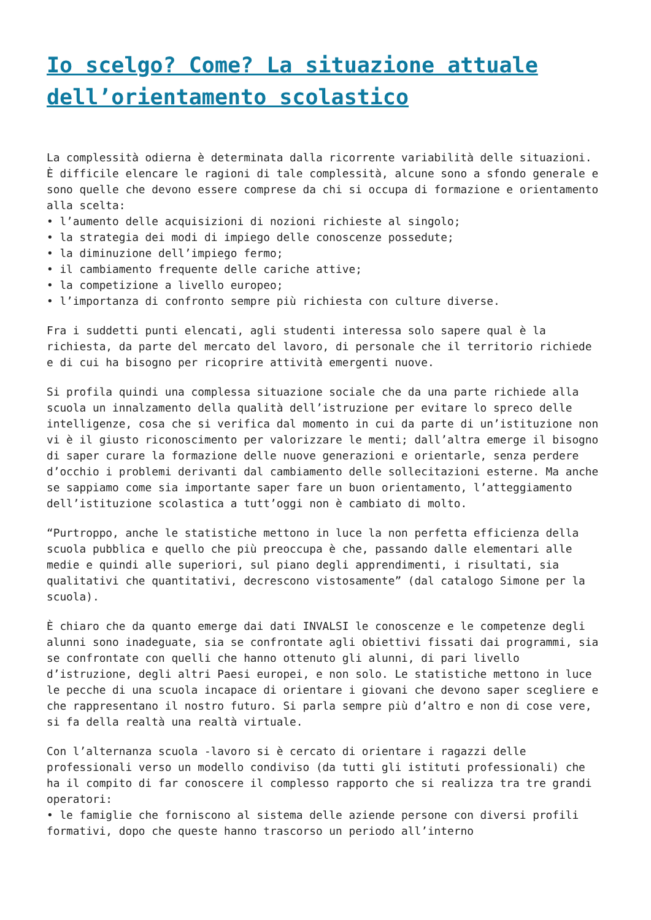Io scelgo? Come? La situazione attuale dell’orientamento scolastico
La complessità odierna è determinata dalla ricorrente variabilità delle situazioni. È difficile elencare le ragioni di tale complessità, alcune sono a sfondo generale e sono quelle che devono essere comprese da chi si occupa di formazione e orientamento alla scelta:
• l’aumento delle acquisizioni di nozioni richieste al singolo;
• la strategia dei modi di impiego delle conoscenze possedute;
• la diminuzione dell’impiego fermo;
• il cambiamento frequente delle cariche attive;
• la competizione a livello europeo;
• l’importanza di confronto sempre più richiesta con culture diverse.
Fra i suddetti punti elencati, agli studenti interessa solo sapere qual è la richiesta, da parte del mercato del lavoro, di personale che il territorio richiede e di cui ha bisogno per ricoprire attività emergenti nuove.
Si profila quindi una complessa situazione sociale che da una parte richiede alla scuola un innalzamento della qualità dell’istruzione per evitare lo spreco delle intelligenze, cosa che si verifica dal momento in cui da parte di un’istituzione non vi è il giusto riconoscimento per valorizzare le menti; dall’altra emerge il bisogno di saper curare la formazione delle nuove generazioni e orientarle, senza perdere d’occhio i problemi derivanti dal cambiamento delle sollecitazioni esterne. Ma anche se sappiamo come sia importante saper fare un buon orientamento, l’atteggiamento dell’istituzione scolastica a tutt’oggi non è cambiato di molto.
“Purtroppo, anche le statistiche mettono in luce la non perfetta efficienza della scuola pubblica e quello che più preoccupa è che, passando dalle elementari alle medie e quindi alle superiori, sul piano degli apprendimenti, i risultati, sia qualitativi che quantitativi, decrescono vistosamente” (dal catalogo Simone per la scuola).
È chiaro che da quanto emerge dai dati INVALSI le conoscenze e le competenze degli alunni sono inadeguate, sia se confrontate agli obiettivi fissati dai programmi, sia se confrontate con quelli che hanno ottenuto gli alunni, di pari livello d’istruzione, degli altri Paesi europei, e non solo. Le statistiche mettono in luce le pecche di una scuola incapace di orientare i giovani che devono saper scegliere e che rappresentano il nostro futuro. Si parla sempre più d’altro e non di cose vere, si fa della realtà una realtà virtuale.
Con l’alternanza scuola -lavoro si è cercato di orientare i ragazzi delle professionali verso un modello condiviso (da tutti gli istituti professionali) che ha il compito di far conoscere il complesso rapporto che si realizza tra tre grandi operatori:
• le famiglie che forniscono al sistema delle aziende persone con diversi profili formativi, dopo che queste hanno trascorso un periodo all’interno